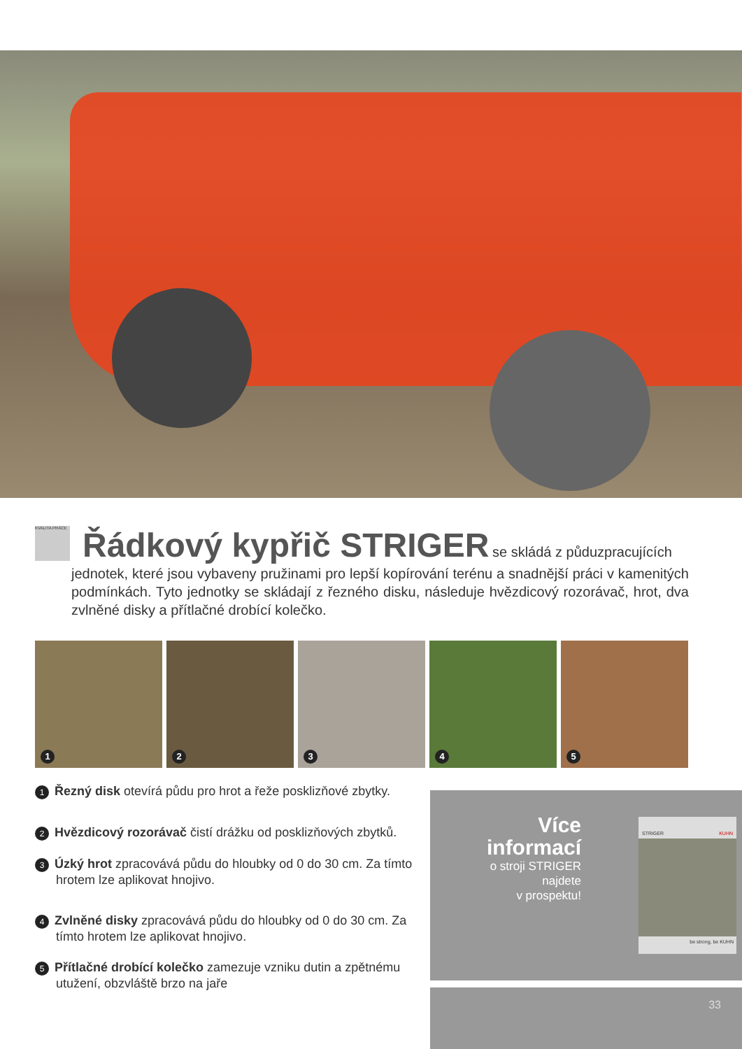KVALITA PRÁCE
Řádkový kypřič STRIGER
se skládá z půduzpracujících
jednotek, které jsou vybaveny pružinami pro lepší kopírování terénu a snadnější práci v kamenitých podmínkách. Tyto jednotky se skládají z řezného disku, následuje hvězdicový rozorávač, hrot, dva zvlněné disky a přítlačné drobící kolečko.
1
2
3
4
5
1 Řezný disk otevírá půdu pro hrot a řeže posklizňové zbytky.
2 Hvězdicový rozorávač čistí drážku od posklizňových zbytků.
3 Úzký hrot zpracovává půdu do hloubky od 0 do 30 cm. Za tímto hrotem lze aplikovat hnojivo.
4 Zvlněné disky zpracovává půdu do hloubky od 0 do 30 cm. Za tímto hrotem lze aplikovat hnojivo.
5 Přítlačné drobící kolečko zamezuje vzniku dutin a zpětnému utužení, obzvláště brzo na jaře
Více
informací
o stroji STRIGER
najdete
v prospektu!
STRIGER KUHN
be strong, be KUHN
33